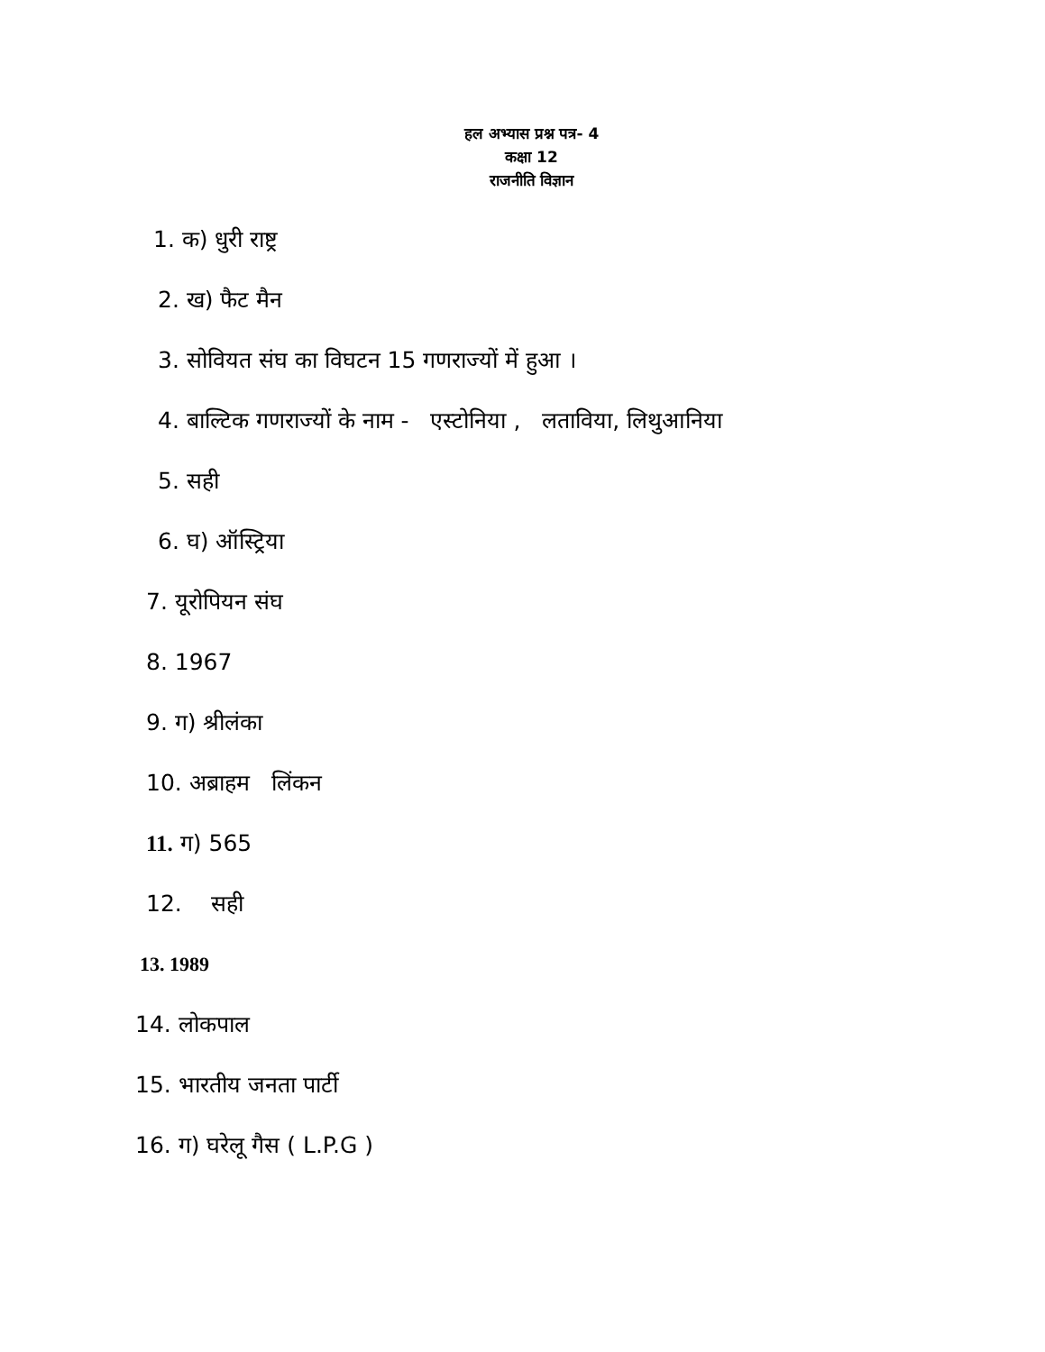हल अभ्यास प्रश्न पत्र- 4
कक्षा 12
राजनीति विज्ञान
1. क) धुरी राष्ट्र
2. ख) फैट मैन
3. सोवियत संघ का विघटन 15 गणराज्यों में हुआ ।
4. बाल्टिक गणराज्यों के नाम - एस्टोनिया , लताविया, लिथुआनिया
5. सही
6. घ) ऑस्ट्रिया
7. यूरोपियन संघ
8. 1967
9. ग) श्रीलंका
10. अब्राहम लिंकन
11. ग) 565
12. सही
13. 1989
14. लोकपाल
15. भारतीय जनता पार्टी
16. ग) घरेलू गैस ( L.P.G )